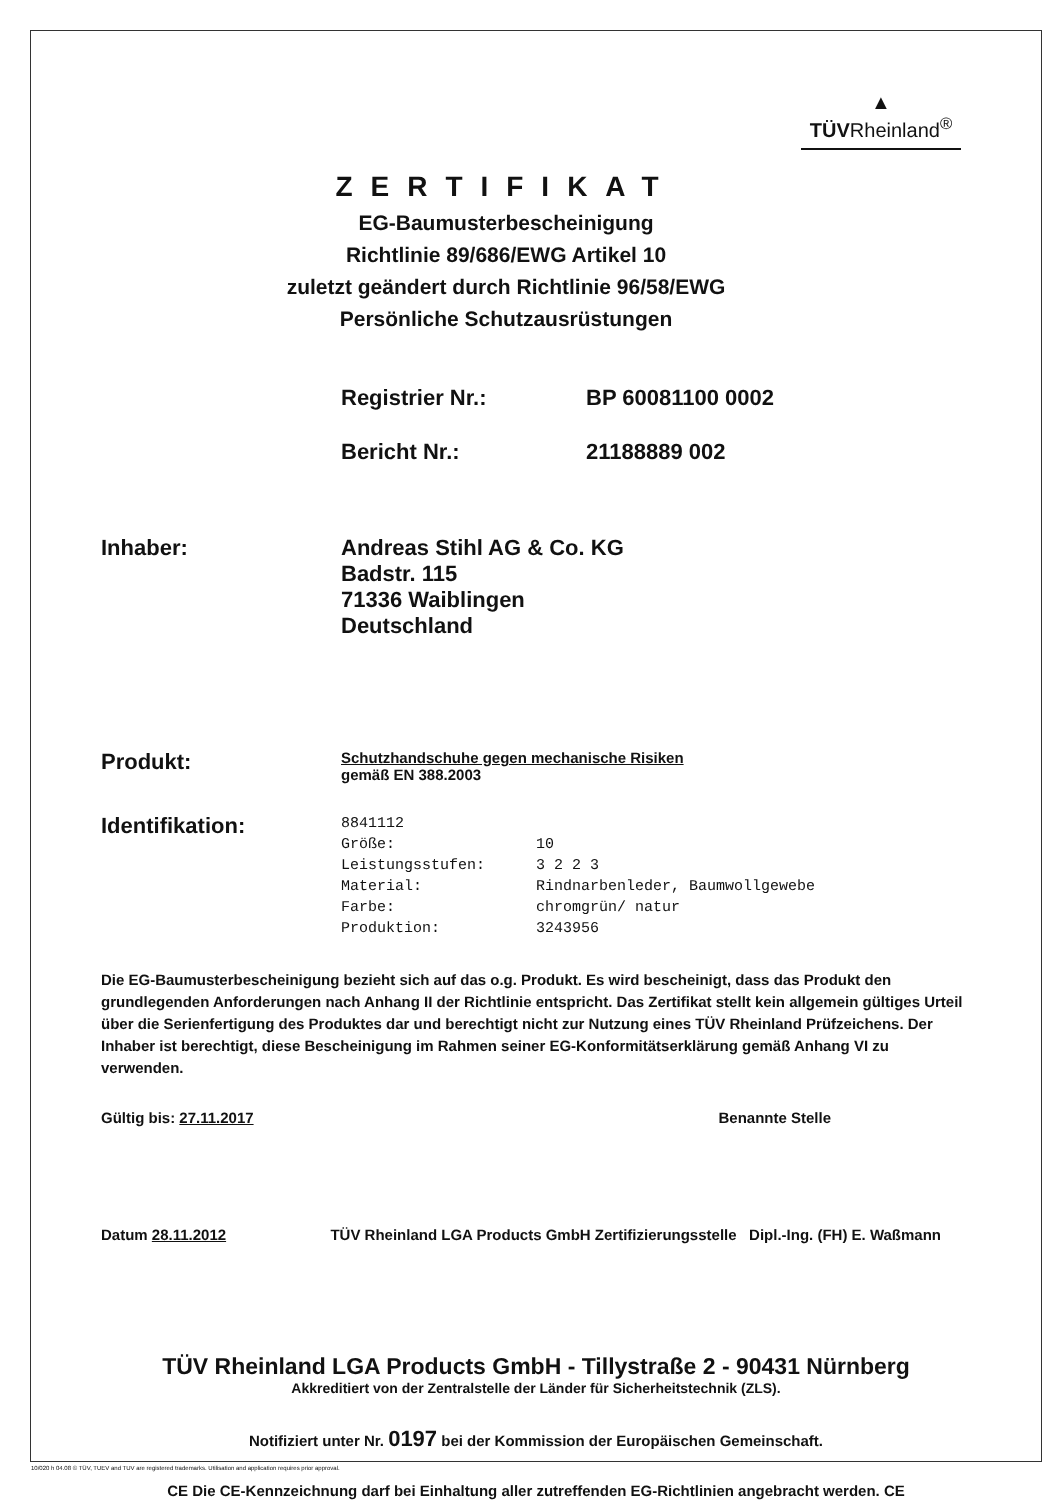▲
TÜVRheinland<sup>®</sup>
ZERTIFIKAT
EG-Baumusterbescheinigung
Richtlinie 89/686/EWG Artikel 10
zuletzt geändert durch Richtlinie 96/58/EWG
Persönliche Schutzausrüstungen
Registrier Nr.: BP 60081100 0002
Bericht Nr.: 21188889 002
Inhaber: Andreas Stihl AG & Co. KG
Badstr. 115
71336 Waiblingen
Deutschland
Produkt:
Schutzhandschuhe gegen mechanische Risiken
gemäß EN 388.2003
Identifikation:
8841112
Größe: 10
Leistungsstufen: 3 2 2 3
Material: Rindnarbenleder, Baumwollgewebe
Farbe: chromgrün/ natur
Produktion: 3243956
Die EG-Baumusterbescheinigung bezieht sich auf das o.g. Produkt. Es wird bescheinigt, dass das Produkt den grundlegenden Anforderungen nach Anhang II der Richtlinie entspricht. Das Zertifikat stellt kein allgemein gültiges Urteil über die Serienfertigung des Produktes dar und berechtigt nicht zur Nutzung eines TÜV Rheinland Prüfzeichens. Der Inhaber ist berechtigt, diese Bescheinigung im Rahmen seiner EG-Konformitätserklärung gemäß Anhang VI zu verwenden.
Gültig bis: 27.11.2017 Benannte Stelle
Datum 28.11.2012 TÜV Rheinland LGA Products GmbH Zertifizierungsstelle Dipl.-Ing. (FH) E. Waßmann
TÜV Rheinland LGA Products GmbH - Tillystraße 2 - 90431 Nürnberg
Akkreditiert von der Zentralstelle der Länder für Sicherheitstechnik (ZLS).
Notifiziert unter Nr. 0197 bei der Kommission der Europäischen Gemeinschaft.
CE Die CE-Kennzeichnung darf bei Einhaltung aller zutreffenden EG-Richtlinien angebracht werden. CE
10/020 h 04.08 © TÜV, TUEV and TUV are registered trademarks. Utilisation and application requires prior approval.